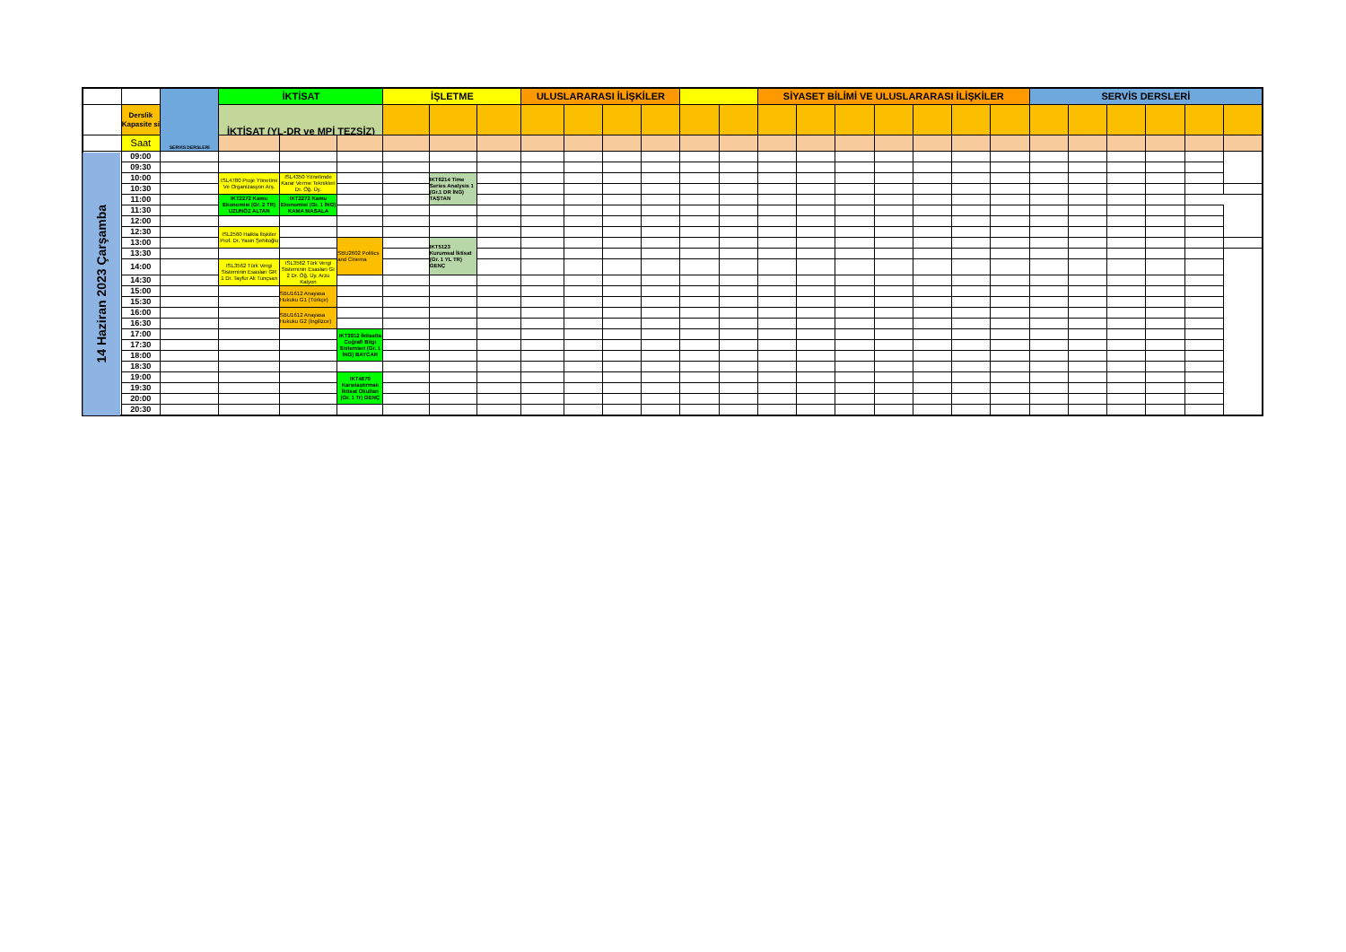| | | SERVİS DERSLERİ | İKTİSAT | | | İŞLETME | | | ULUSLARARASI İLİŞKİLER | | | | | | SİYASET BİLİMİ VE ULUSLARARASI İLİŞKİLER | | | | | | | SERVİS DERSLERİ | | | | | |
| | Derslik Kapasite si | | İKTİSAT (YL-DR ve MPİ TEZSİZ) | | | | | | | | | | | | | | | | | | | | | | | | |
| | Saat | | | | | | | | | | | | | | | | | | | | | | | | | | |
| 14 Haziran 2023 Çarşamba | 09:00 | | | | | | | | | | | | | | | | | | | | | | | | | | |
| | 09:30 | | | | | | | | | | | | | | | | | | | | | | | | | | |
| | 10:00 | | ISL4780 Proje Yönetimi Ve Organizasyon Arş. | ISL4350 Yönetimde Karar Verme Teknikleri Dr. Öğ. Üy. | | | IKT6214 Time Series Analysis 1 (Gr.1 DR İNG) TAŞTAN | | | | | | | | | | | | | | | | | | | | |
| | 10:30 | | | | | | | | | | | | | | | | | | | | | | | | | | |
| | 11:00 | | IKT2272 Kamu Ekonomisi (Gr. 2 TR) UZUNÖZ ALTAN | IKT2272 Kamu Ekonomisi (Gr. 1 İNG) KAMA MASALA | | | | | | | | | | | | | | | | | | | | | | | |
| | 11:30 | | | | | | | | | | | | | | | | | | | | | | | | | | |
| | 12:00 | | | | | | | | | | | | | | | | | | | | | | | | | | |
| | 12:30 | | ISL2560 Halkla İlişkiler Prof. Dr. Yasin Şehitoğlu | | | | | | | | | | | | | | | | | | | | | | | | |
| | 13:00 | | | | SBU2602 Politics and Cinema | | IKT5123 Kurumsal İktisat (Gr. 1 YL TR) GENÇ | | | | | | | | | | | | | | | | | | | | |
| | 13:30 | | | | | | | | | | | | | | | | | | | | | | | | | | |
| | 14:00 | | ISL3562 Türk Vergi Sisteminin Esasları GR 1 Dr. Tayfur Ali Tunçsan | ISL3562 Türk Vergi Sisteminin Esasları Gr 2 Dr. Öğ. Üy. Arzu Kalyon | | | | | | | | | | | | | | | | | | | | | | | |
| | 14:30 | | | | | | | | | | | | | | | | | | | | | | | | | | |
| | 15:00 | | | SBU1612 Anayasa Hukuku G1 (Türkçe) | | | | | | | | | | | | | | | | | | | | | | | |
| | 15:30 | | | | | | | | | | | | | | | | | | | | | | | | | | |
| | 16:00 | | | SBU1612 Anayasa Hukuku G2 (İngilizce) | | | | | | | | | | | | | | | | | | | | | | | |
| | 16:30 | | | | | | | | | | | | | | | | | | | | | | | | | | |
| | 17:00 | | | | IKT3912 İktisatta Coğrafi Bilgi Sistemleri (Gr. 1 İNG) BAYCAR | | | | | | | | | | | | | | | | | | | | | | |
| | 17:30 | | | | | | | | | | | | | | | | | | | | | | | | | | |
| | 18:00 | | | | | | | | | | | | | | | | | | | | | | | | | | |
| | 18:30 | | | | | | | | | | | | | | | | | | | | | | | | | | |
| | 19:00 | | | | IKT4670 Karşılaştırmalı İktisat Okulları (Gr. 1 Tr) GENÇ | | | | | | | | | | | | | | | | | | | | | | |
| | 19:30 | | | | | | | | | | | | | | | | | | | | | | | | | | |
| | 20:00 | | | | | | | | | | | | | | | | | | | | | | | | | | |
| | 20:30 | | | | | | | | | | | | | | | | | | | | | | | | | | |